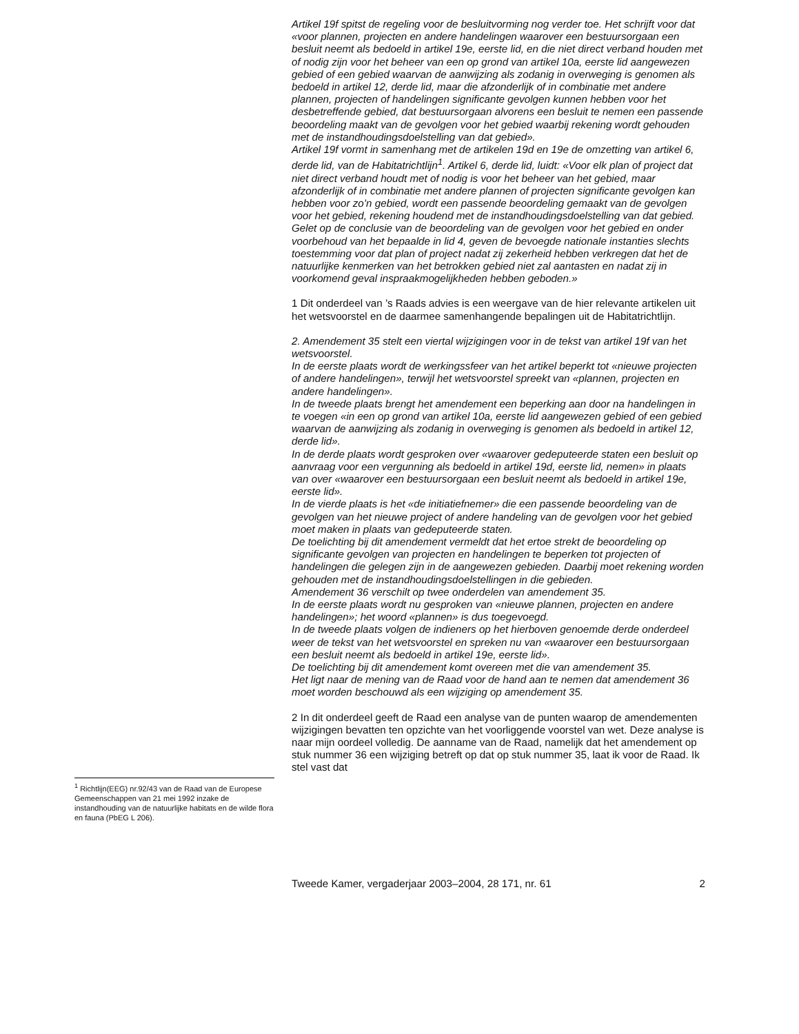<sup>1</sup> Richtlijn(EEG) nr.92/43 van de Raad van de Europese Gemeenschappen van 21 mei 1992 inzake de instandhouding van de natuurlijke habitats en de wilde flora en fauna (PbEG L 206).
Artikel 19f spitst de regeling voor de besluitvorming nog verder toe. Het schrijft voor dat «voor plannen, projecten en andere handelingen waarover een bestuursorgaan een besluit neemt als bedoeld in artikel 19e, eerste lid, en die niet direct verband houden met of nodig zijn voor het beheer van een op grond van artikel 10a, eerste lid aangewezen gebied of een gebied waarvan de aanwijzing als zodanig in overweging is genomen als bedoeld in artikel 12, derde lid, maar die afzonderlijk of in combinatie met andere plannen, projecten of handelingen significante gevolgen kunnen hebben voor het desbetreffende gebied, dat bestuursorgaan alvorens een besluit te nemen een passende beoordeling maakt van de gevolgen voor het gebied waarbij rekening wordt gehouden met de instandhoudingsdoelstelling van dat gebied».
Artikel 19f vormt in samenhang met de artikelen 19d en 19e de omzetting van artikel 6, derde lid, van de Habitatrichtlijn<sup>1</sup>. Artikel 6, derde lid, luidt: «Voor elk plan of project dat niet direct verband houdt met of nodig is voor het beheer van het gebied, maar afzonderlijk of in combinatie met andere plannen of projecten significante gevolgen kan hebben voor zo’n gebied, wordt een passende beoordeling gemaakt van de gevolgen voor het gebied, rekening houdend met de instandhoudingsdoelstelling van dat gebied. Gelet op de conclusie van de beoordeling van de gevolgen voor het gebied en onder voorbehoud van het bepaalde in lid 4, geven de bevoegde nationale instanties slechts toestemming voor dat plan of project nadat zij zekerheid hebben verkregen dat het de natuurlijke kenmerken van het betrokken gebied niet zal aantasten en nadat zij in voorkomend geval inspraakmogelijkheden hebben geboden.»
1 Dit onderdeel van ’s Raads advies is een weergave van de hier relevante artikelen uit het wetsvoorstel en de daarmee samenhangende bepalingen uit de Habitatrichtlijn.
2. Amendement 35 stelt een viertal wijzigingen voor in de tekst van artikel 19f van het wetsvoorstel.
In de eerste plaats wordt de werkingssfeer van het artikel beperkt tot «nieuwe projecten of andere handelingen», terwijl het wetsvoorstel spreekt van «plannen, projecten en andere handelingen».
In de tweede plaats brengt het amendement een beperking aan door na handelingen in te voegen «in een op grond van artikel 10a, eerste lid aangewezen gebied of een gebied waarvan de aanwijzing als zodanig in overweging is genomen als bedoeld in artikel 12, derde lid».
In de derde plaats wordt gesproken over «waarover gedeputeerde staten een besluit op aanvraag voor een vergunning als bedoeld in artikel 19d, eerste lid, nemen» in plaats van over «waarover een bestuursorgaan een besluit neemt als bedoeld in artikel 19e, eerste lid».
In de vierde plaats is het «de initiatiefnemer» die een passende beoordeling van de gevolgen van het nieuwe project of andere handeling van de gevolgen voor het gebied moet maken in plaats van gedeputeerde staten.
De toelichting bij dit amendement vermeldt dat het ertoe strekt de beoordeling op significante gevolgen van projecten en handelingen te beperken tot projecten of handelingen die gelegen zijn in de aangewezen gebieden. Daarbij moet rekening worden gehouden met de instandhoudingsdoelstellingen in die gebieden.
Amendement 36 verschilt op twee onderdelen van amendement 35.
In de eerste plaats wordt nu gesproken van «nieuwe plannen, projecten en andere handelingen»; het woord «plannen» is dus toegevoegd.
In de tweede plaats volgen de indieners op het hierboven genoemde derde onderdeel weer de tekst van het wetsvoorstel en spreken nu van «waarover een bestuursorgaan een besluit neemt als bedoeld in artikel 19e, eerste lid».
De toelichting bij dit amendement komt overeen met die van amendement 35.
Het ligt naar de mening van de Raad voor de hand aan te nemen dat amendement 36 moet worden beschouwd als een wijziging op amendement 35.
2 In dit onderdeel geeft de Raad een analyse van de punten waarop de amendementen wijzigingen bevatten ten opzichte van het voorliggende voorstel van wet. Deze analyse is naar mijn oordeel volledig. De aanname van de Raad, namelijk dat het amendement op stuk nummer 36 een wijziging betreft op dat op stuk nummer 35, laat ik voor de Raad. Ik stel vast dat
Tweede Kamer, vergaderjaar 2003–2004, 28 171, nr. 61 2